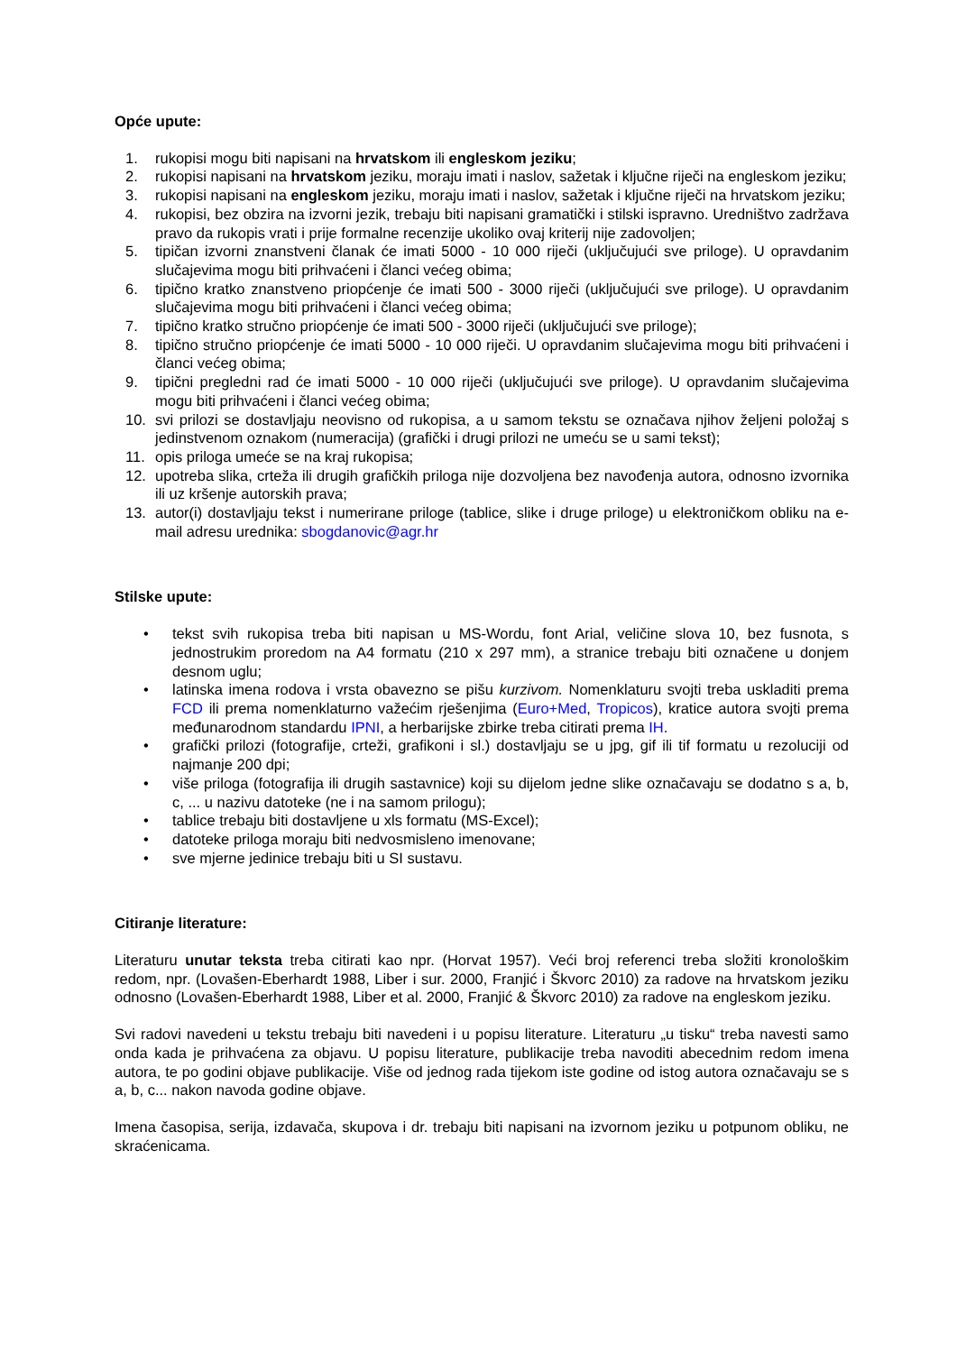Opće upute:
1. rukopisi mogu biti napisani na hrvatskom ili engleskom jeziku;
2. rukopisi napisani na hrvatskom jeziku, moraju imati i naslov, sažetak i ključne riječi na engleskom jeziku;
3. rukopisi napisani na engleskom jeziku, moraju imati i naslov, sažetak i ključne riječi na hrvatskom jeziku;
4. rukopisi, bez obzira na izvorni jezik, trebaju biti napisani gramatički i stilski ispravno. Uredništvo zadržava pravo da rukopis vrati i prije formalne recenzije ukoliko ovaj kriterij nije zadovoljen;
5. tipičan izvorni znanstveni članak će imati 5000 - 10 000 riječi (uključujući sve priloge). U opravdanim slučajevima mogu biti prihvaćeni i članci većeg obima;
6. tipično kratko znanstveno priopćenje će imati 500 - 3000 riječi (uključujući sve priloge). U opravdanim slučajevima mogu biti prihvaćeni i članci većeg obima;
7. tipično kratko stručno priopćenje će imati 500 - 3000 riječi (uključujući sve priloge);
8. tipično stručno priopćenje će imati 5000 - 10 000 riječi. U opravdanim slučajevima mogu biti prihvaćeni i članci većeg obima;
9. tipični pregledni rad će imati 5000 - 10 000 riječi (uključujući sve priloge). U opravdanim slučajevima mogu biti prihvaćeni i članci većeg obima;
10. svi prilozi se dostavljaju neovisno od rukopisa, a u samom tekstu se označava njihov željeni položaj s jedinstvenom oznakom (numeracija) (grafički i drugi prilozi ne umeću se u sami tekst);
11. opis priloga umeće se na kraj rukopisa;
12. upotreba slika, crteža ili drugih grafičkih priloga nije dozvoljena bez navođenja autora, odnosno izvornika ili uz kršenje autorskih prava;
13. autor(i) dostavljaju tekst i numerirane priloge (tablice, slike i druge priloge) u elektroničkom obliku na e-mail adresu urednika: sbogdanovic@agr.hr
Stilske upute:
• tekst svih rukopisa treba biti napisan u MS-Wordu, font Arial, veličine slova 10, bez fusnota, s jednostrukim proredom na A4 formatu (210 x 297 mm), a stranice trebaju biti označene u donjem desnom uglu;
• latinska imena rodova i vrsta obavezno se pišu kurzivom. Nomenklaturu svojti treba uskladiti prema FCD ili prema nomenklaturno važećim rješenjima (Euro+Med, Tropicos), kratice autora svojti prema međunarodnom standardu IPNI, a herbarijske zbirke treba citirati prema IH.
• grafički prilozi (fotografije, crteži, grafikoni i sl.) dostavljaju se u jpg, gif ili tif formatu u rezoluciji od najmanje 200 dpi;
• više priloga (fotografija ili drugih sastavnice) koji su dijelom jedne slike označavaju se dodatno s a, b, c, ... u nazivu datoteke (ne i na samom prilogu);
• tablice trebaju biti dostavljene u xls formatu (MS-Excel);
• datoteke priloga moraju biti nedvosmisleno imenovane;
• sve mjerne jedinice trebaju biti u SI sustavu.
Citiranje literature:
Literaturu unutar teksta treba citirati kao npr. (Horvat 1957). Veći broj referenci treba složiti kronološkim redom, npr. (Lovašen-Eberhardt 1988, Liber i sur. 2000, Franjić i Škvorc 2010) za radove na hrvatskom jeziku odnosno (Lovašen-Eberhardt 1988, Liber et al. 2000, Franjić & Škvorc 2010) za radove na engleskom jeziku.
Svi radovi navedeni u tekstu trebaju biti navedeni i u popisu literature. Literaturu „u tisku“ treba navesti samo onda kada je prihvaćena za objavu. U popisu literature, publikacije treba navoditi abecednim redom imena autora, te po godini objave publikacije. Više od jednog rada tijekom iste godine od istog autora označavaju se s a, b, c... nakon navoda godine objave.
Imena časopisa, serija, izdavača, skupova i dr. trebaju biti napisani na izvornom jeziku u potpunom obliku, ne skraćenicama.